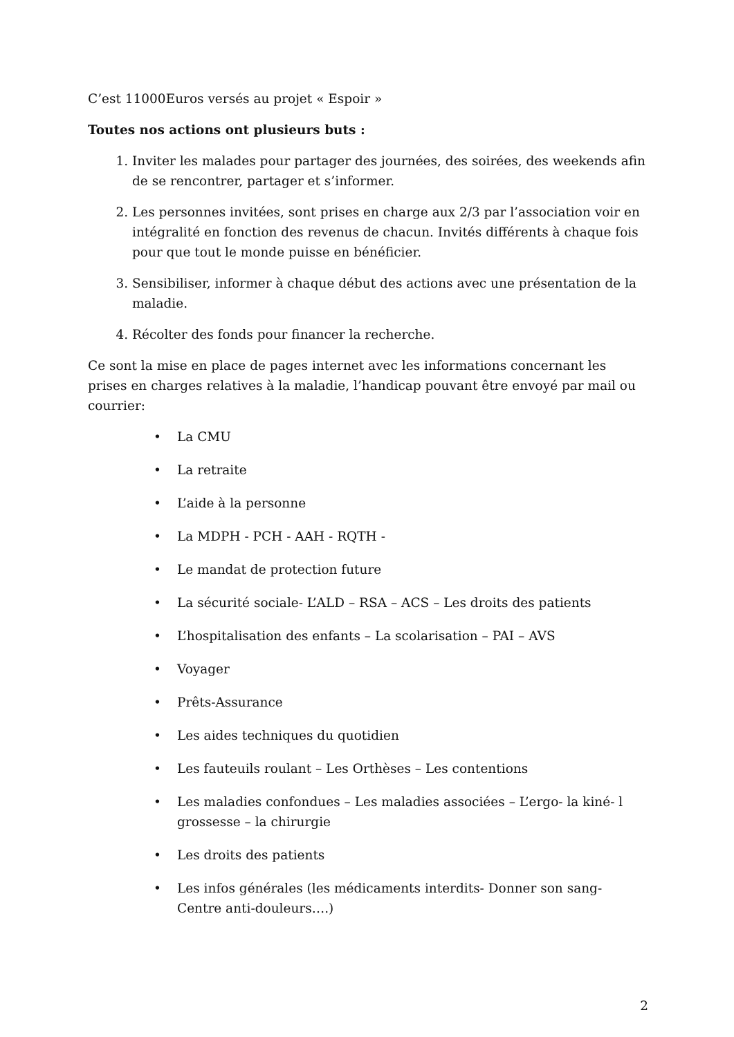C’est 11000Euros versés au projet « Espoir »
Toutes nos actions ont plusieurs buts :
1. Inviter les malades pour partager des journées, des soirées, des weekends afin de se rencontrer, partager et s’informer.
2. Les personnes invitées, sont prises en charge aux 2/3 par l’association voir en intégralité en fonction des revenus de chacun. Invités différents à chaque fois pour que tout le monde puisse en bénéficier.
3. Sensibiliser, informer à chaque début des actions avec une présentation de la maladie.
4. Récolter des fonds pour financer la recherche.
Ce sont la mise en place de pages internet avec les informations concernant les prises en charges relatives à la maladie, l’handicap pouvant être envoyé par mail ou courrier:
• La CMU
• La retraite
• L’aide à la personne
• La MDPH - PCH - AAH - RQTH -
• Le mandat de protection future
• La sécurité sociale- L’ALD – RSA – ACS – Les droits des patients
• L’hospitalisation des enfants – La scolarisation – PAI – AVS
• Voyager
• Prêts-Assurance
• Les aides techniques du quotidien
• Les fauteuils roulant – Les Orthèses – Les contentions
• Les maladies confondues – Les maladies associées – L’ergo- la kiné- l grossesse – la chirurgie
• Les droits des patients
• Les infos générales (les médicaments interdits- Donner son sang- Centre anti-douleurs….)
2